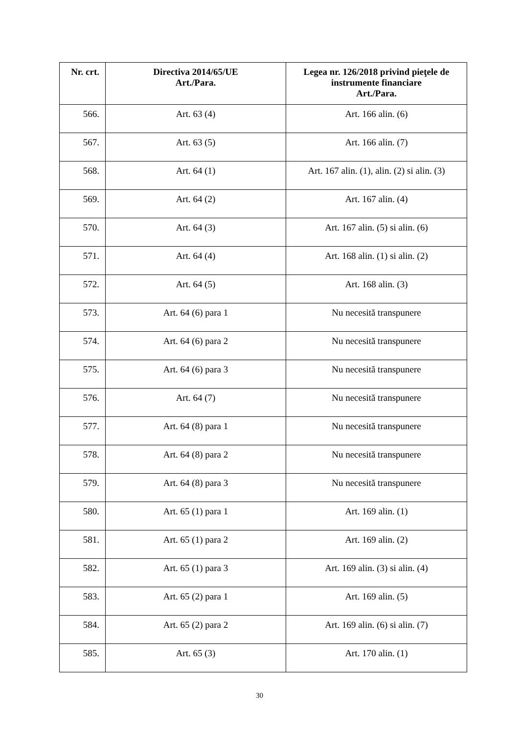| Nr. crt. | Directiva 2014/65/UE Art./Para. | Legea nr. 126/2018 privind pieţele de instrumente financiare Art./Para. |
| --- | --- | --- |
| 566. | Art. 63 (4) | Art. 166 alin. (6) |
| 567. | Art. 63 (5) | Art. 166 alin. (7) |
| 568. | Art. 64 (1) | Art. 167 alin. (1), alin. (2) si alin. (3) |
| 569. | Art. 64 (2) | Art. 167 alin. (4) |
| 570. | Art. 64 (3) | Art. 167 alin. (5) si alin. (6) |
| 571. | Art. 64 (4) | Art. 168 alin. (1) si alin. (2) |
| 572. | Art. 64 (5) | Art. 168 alin. (3) |
| 573. | Art. 64 (6) para 1 | Nu necesită transpunere |
| 574. | Art. 64 (6) para 2 | Nu necesită transpunere |
| 575. | Art. 64 (6) para 3 | Nu necesită transpunere |
| 576. | Art. 64 (7) | Nu necesită transpunere |
| 577. | Art. 64 (8) para 1 | Nu necesită transpunere |
| 578. | Art. 64 (8) para 2 | Nu necesită transpunere |
| 579. | Art. 64 (8) para 3 | Nu necesită transpunere |
| 580. | Art. 65 (1) para 1 | Art. 169 alin. (1) |
| 581. | Art. 65 (1) para 2 | Art. 169 alin. (2) |
| 582. | Art. 65 (1) para 3 | Art. 169 alin. (3) si alin. (4) |
| 583. | Art. 65 (2) para 1 | Art. 169 alin. (5) |
| 584. | Art. 65 (2) para 2 | Art. 169 alin. (6) si alin. (7) |
| 585. | Art. 65 (3) | Art. 170 alin. (1) |
30